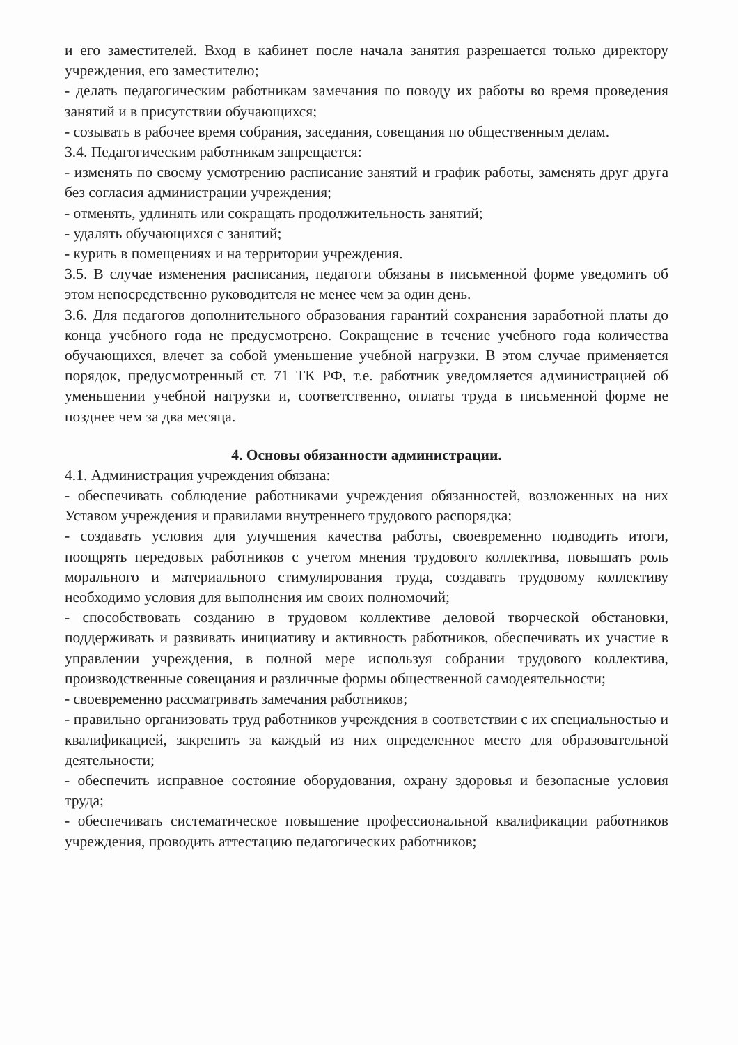и его заместителей. Вход в кабинет после начала занятия разрешается только директору учреждения, его заместителю;
- делать педагогическим работникам замечания по поводу их работы во время проведения занятий и в присутствии обучающихся;
- созывать в рабочее время собрания, заседания, совещания по общественным делам.
3.4. Педагогическим работникам запрещается:
- изменять по своему усмотрению расписание занятий и график работы, заменять друг друга без согласия администрации учреждения;
- отменять, удлинять или сокращать продолжительность занятий;
- удалять обучающихся с занятий;
- курить в помещениях и на территории учреждения.
3.5. В случае изменения расписания, педагоги обязаны в письменной форме уведомить об этом непосредственно руководителя не менее чем за один день.
3.6. Для педагогов дополнительного образования гарантий сохранения заработной платы до конца учебного года не предусмотрено. Сокращение в течение учебного года количества обучающихся, влечет за собой уменьшение учебной нагрузки. В этом случае применяется порядок, предусмотренный ст. 71 ТК РФ, т.е. работник уведомляется администрацией об уменьшении учебной нагрузки и, соответственно, оплаты труда в письменной форме не позднее чем за два месяца.
4. Основы обязанности администрации.
4.1. Администрация учреждения обязана:
- обеспечивать соблюдение работниками учреждения обязанностей, возложенных на них Уставом учреждения и правилами внутреннего трудового распорядка;
- создавать условия для улучшения качества работы, своевременно подводить итоги, поощрять передовых работников с учетом мнения трудового коллектива, повышать роль морального и материального стимулирования труда, создавать трудовому коллективу необходимо условия для выполнения им своих полномочий;
- способствовать созданию в трудовом коллективе деловой творческой обстановки, поддерживать и развивать инициативу и активность работников, обеспечивать их участие в управлении учреждения, в полной мере используя собрании трудового коллектива, производственные совещания и различные формы общественной самодеятельности;
- своевременно рассматривать замечания работников;
- правильно организовать труд работников учреждения в соответствии с их специальностью и квалификацией, закрепить за каждый из них определенное место для образовательной деятельности;
- обеспечить исправное состояние оборудования, охрану здоровья и безопасные условия труда;
- обеспечивать систематическое повышение профессиональной квалификации работников учреждения, проводить аттестацию педагогических работников;